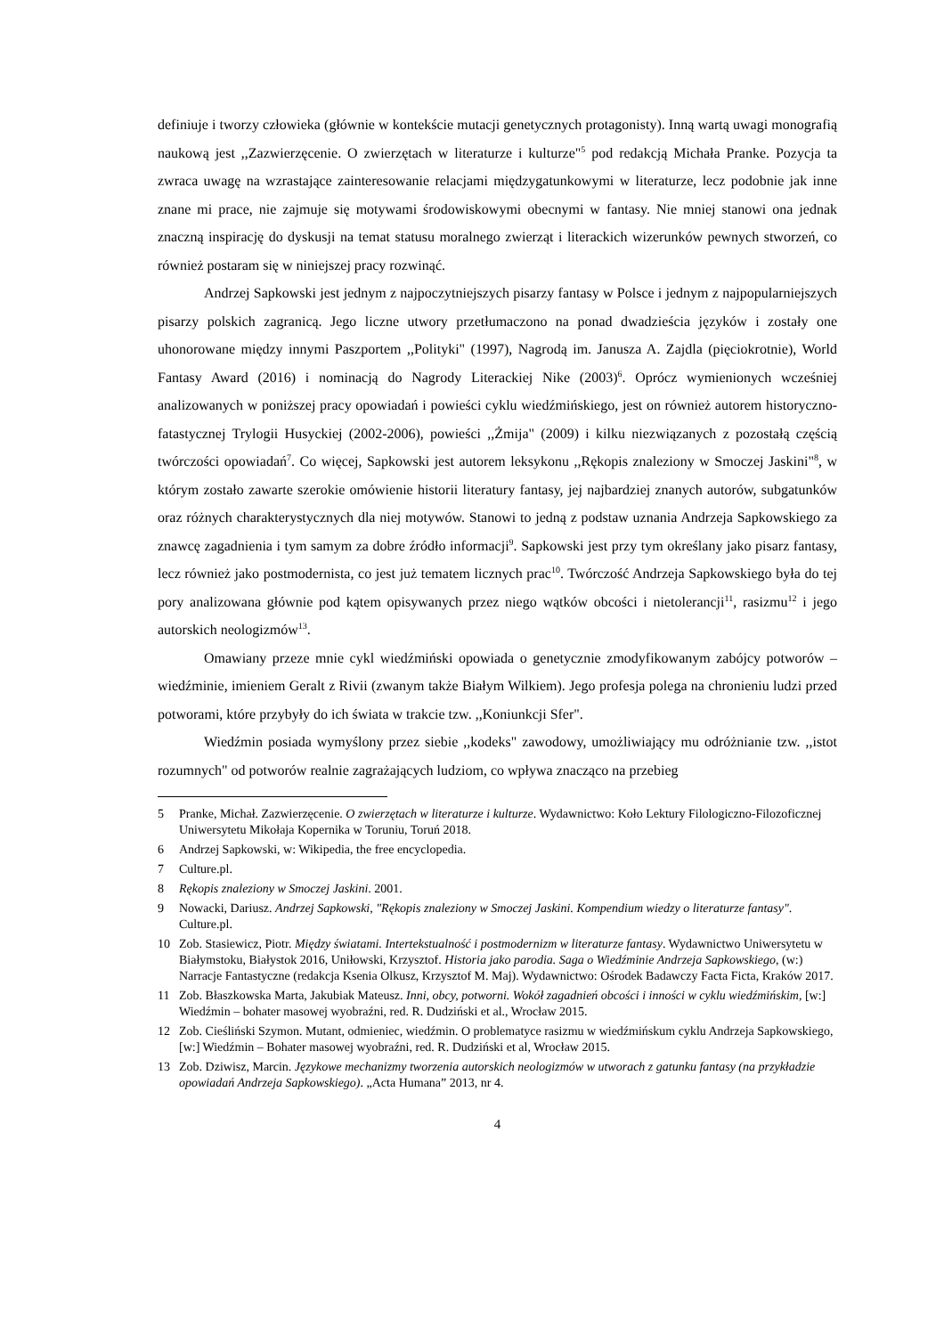definiuje i tworzy człowieka (głównie w kontekście mutacji genetycznych protagonisty). Inną wartą uwagi monografią naukową jest ,,Zazwierzęcenie. O zwierzętach w literaturze i kulturze"<sup>5</sup> pod redakcją Michała Pranke. Pozycja ta zwraca uwagę na wzrastające zainteresowanie relacjami międzygatunkowymi w literaturze, lecz podobnie jak inne znane mi prace, nie zajmuje się motywami środowiskowymi obecnymi w fantasy. Nie mniej stanowi ona jednak znaczną inspirację do dyskusji na temat statusu moralnego zwierząt i literackich wizerunków pewnych stworzeń, co również postaram się w niniejszej pracy rozwinąć.
Andrzej Sapkowski jest jednym z najpoczytniejszych pisarzy fantasy w Polsce i jednym z najpopularniejszych pisarzy polskich zagranicą. Jego liczne utwory przetłumaczono na ponad dwadzieścia języków i zostały one uhonorowane między innymi Paszportem ,,Polityki" (1997), Nagrodą im. Janusza A. Zajdla (pięciokrotnie), World Fantasy Award (2016) i nominacją do Nagrody Literackiej Nike (2003)<sup>6</sup>. Oprócz wymienionych wcześniej analizowanych w poniższej pracy opowiadań i powieści cyklu wiedźmińskiego, jest on również autorem historyczno-fatastycznej Trylogii Husyckiej (2002-2006), powieści ,,Żmija" (2009) i kilku niezwiązanych z pozostałą częścią twórczości opowiadań<sup>7</sup>. Co więcej, Sapkowski jest autorem leksykonu ,,Rękopis znaleziony w Smoczej Jaskini"<sup>8</sup>, w którym zostało zawarte szerokie omówienie historii literatury fantasy, jej najbardziej znanych autorów, subgatunków oraz różnych charakterystycznych dla niej motywów. Stanowi to jedną z podstaw uznania Andrzeja Sapkowskiego za znawcę zagadnienia i tym samym za dobre źródło informacji<sup>9</sup>. Sapkowski jest przy tym określany jako pisarz fantasy, lecz również jako postmodernista, co jest już tematem licznych prac<sup>10</sup>. Twórczość Andrzeja Sapkowskiego była do tej pory analizowana głównie pod kątem opisywanych przez niego wątków obcości i nietolerancji<sup>11</sup>, rasizmu<sup>12</sup> i jego autorskich neologizmów<sup>13</sup>.
Omawiany przeze mnie cykl wiedźmiński opowiada o genetycznie zmodyfikowanym zabójcy potworów – wiedźminie, imieniem Geralt z Rivii (zwanym także Białym Wilkiem). Jego profesja polega na chronieniu ludzi przed potworami, które przybyły do ich świata w trakcie tzw. ,,Koniunkcji Sfer".
Wiedźmin posiada wymyślony przez siebie ,,kodeks" zawodowy, umożliwiający mu odróżnianie tzw. ,,istot rozumnych" od potworów realnie zagrażających ludziom, co wpływa znacząco na przebieg
5 Pranke, Michał. Zazwierzęcenie. O zwierzętach w literaturze i kulturze. Wydawnictwo: Koło Lektury Filologiczno-Filozoficznej Uniwersytetu Mikołaja Kopernika w Toruniu, Toruń 2018.
6 Andrzej Sapkowski, w: Wikipedia, the free encyclopedia.
7 Culture.pl.
8 Rękopis znaleziony w Smoczej Jaskini. 2001.
9 Nowacki, Dariusz. Andrzej Sapkowski, "Rękopis znaleziony w Smoczej Jaskini. Kompendium wiedzy o literaturze fantasy". Culture.pl.
10 Zob. Stasiewicz, Piotr. Między światami. Intertekstualność i postmodernizm w literaturze fantasy. Wydawnictwo Uniwersytetu w Białymstoku, Białystok 2016, Uniłowski, Krzysztof. Historia jako parodia. Saga o Wiedźminie Andrzeja Sapkowskiego, (w:) Narracje Fantastyczne (redakcja Ksenia Olkusz, Krzysztof M. Maj). Wydawnictwo: Ośrodek Badawczy Facta Ficta, Kraków 2017.
11 Zob. Błaszkowska Marta, Jakubiak Mateusz. Inni, obcy, potworni. Wokół zagadnień obcości i inności w cyklu wiedźmińskim, [w:] Wiedźmin – bohater masowej wyobraźni, red. R. Dudziński et al., Wrocław 2015.
12 Zob. Cieśliński Szymon. Mutant, odmieniec, wiedźmin. O problematyce rasizmu w wiedźmińskum cyklu Andrzeja Sapkowskiego, [w:] Wiedźmin – Bohater masowej wyobraźni, red. R. Dudziński et al, Wrocław 2015.
13 Zob. Dziwisz, Marcin. Językowe mechanizmy tworzenia autorskich neologizmów w utworach z gatunku fantasy (na przykładzie opowiadań Andrzeja Sapkowskiego). „Acta Humana” 2013, nr 4.
4